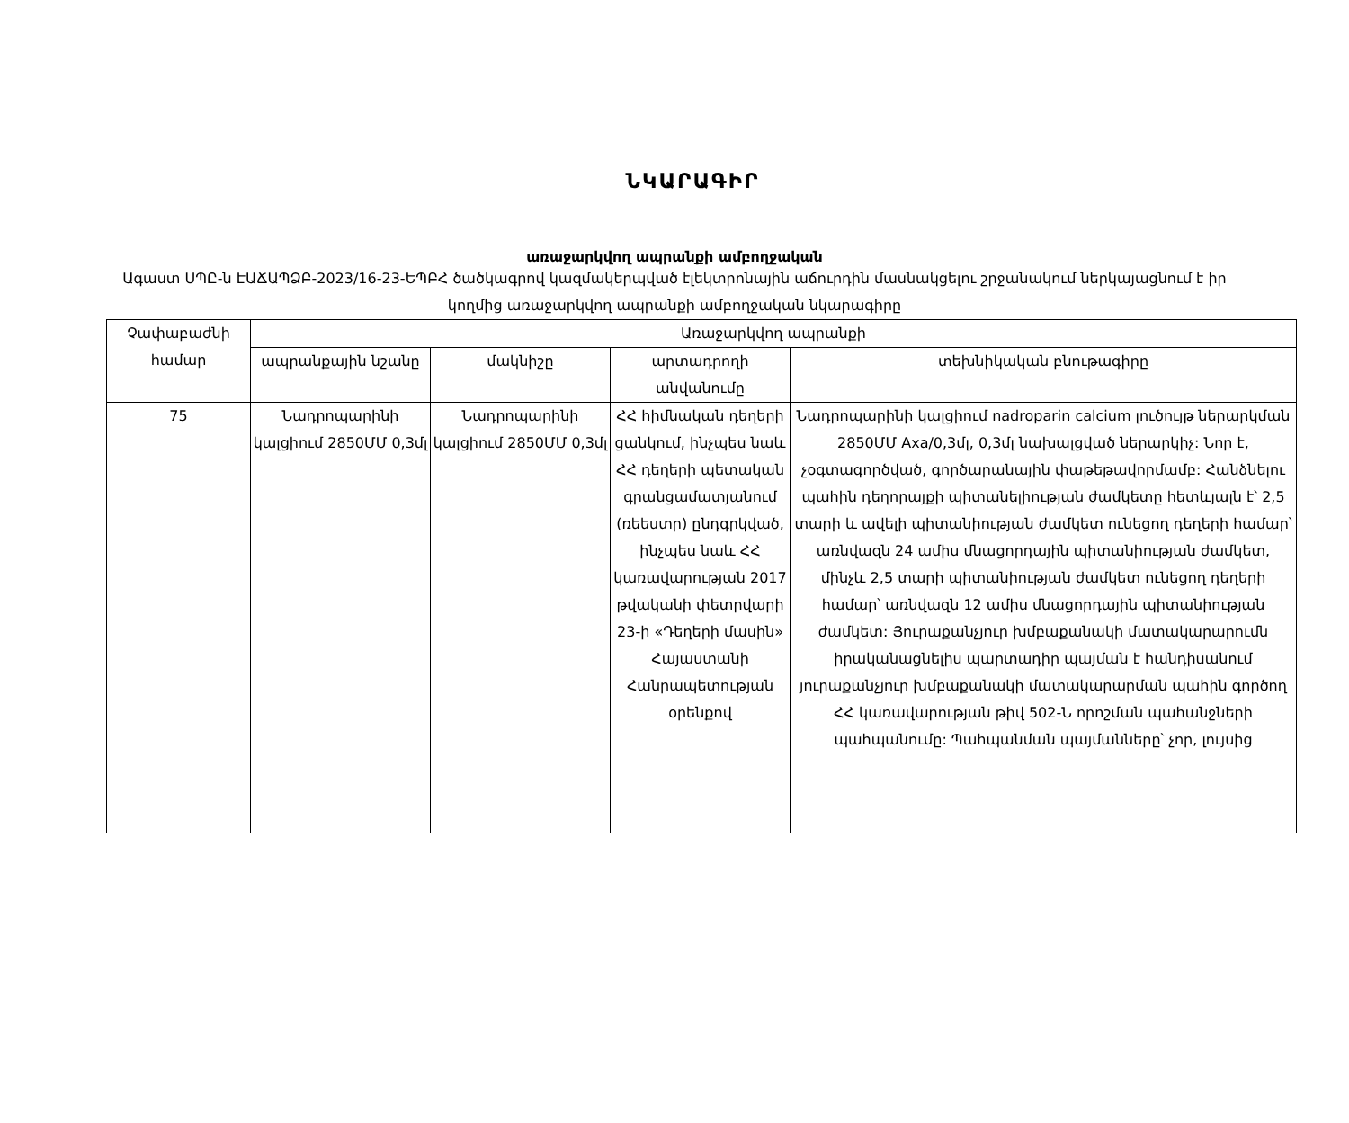ՆԿԱՐԱԳԻՐ
առաջարկվող ապրանքի ամբողջական
Ագաստ ՍՊԸ-ն ԷԱՃԱՊՁԲ-2023/16-23-ԵՊԲՀ ծածկագրով կազմակերպված էլեկտրոնային աճուրդին մասնակցելու շրջանակում ներկայացնում է իր կողմից առաջարկվող ապրանքի ամբողջական նկարագիրը
| Չափաբաժնի համար | Առաջարկվող ապրանքի | | | |
| --- | --- | --- | --- | --- |
| | ապրանքային նշանը | մակնիշը | արտադրողի անվանումը | տեխնիկական բնութագիրը |
| 75 | Նադրոպարինի կալցիում 2850ՄՄ 0,3մլ | Նադրոպարինի կալցիում 2850ՄՄ 0,3մլ | ՀՀ հիմնական դեղերի ցանկում, ինչպես նաև ՀՀ դեղերի պետական գրանցամատյանում (ռեեստր) ընդգրկված, ինչպես նաև ՀՀ կառավարության 2017 թվականի փետրվարի 23-ի «Դեղերի մասին» Հայաստանի Հանրապետության օրենքով | Նադրոպարինի կալցիում nadroparin calcium լուծույթ ներարկման 2850ՄՄ Axa/0,3մլ, 0,3մլ նախալցված ներարկիչ: Նոր է, չօգտագործված, գործարանային փաթեթավորմամբ: Հանձնելու պահին դեղորայքի պիտանելիության ժամկետը հետևյալն է՝ 2,5 տարի և ավելի պիտանիության ժամկետ ունեցող դեղերի համար՝ առնվազն 24 ամիս մնացորդային պիտանիության ժամկետ, մինչև 2,5 տարի պիտանիության ժամկետ ունեցող դեղերի համար՝ առնվազն 12 ամիս մնացորդային պիտանիության ժամկետ: Յուրաքանչյուր խմբաքանակի մատակարարումն իրականացնելիս պարտադիր պայման է հանդիսանում յուրաքանչյուր խմբաքանակի մատակարարման պահին գործող ՀՀ կառավարության թիվ 502-Ն որոշման պահանջների պահպանումը: Պահպանման պայմանները՝ չոր, լույսից |